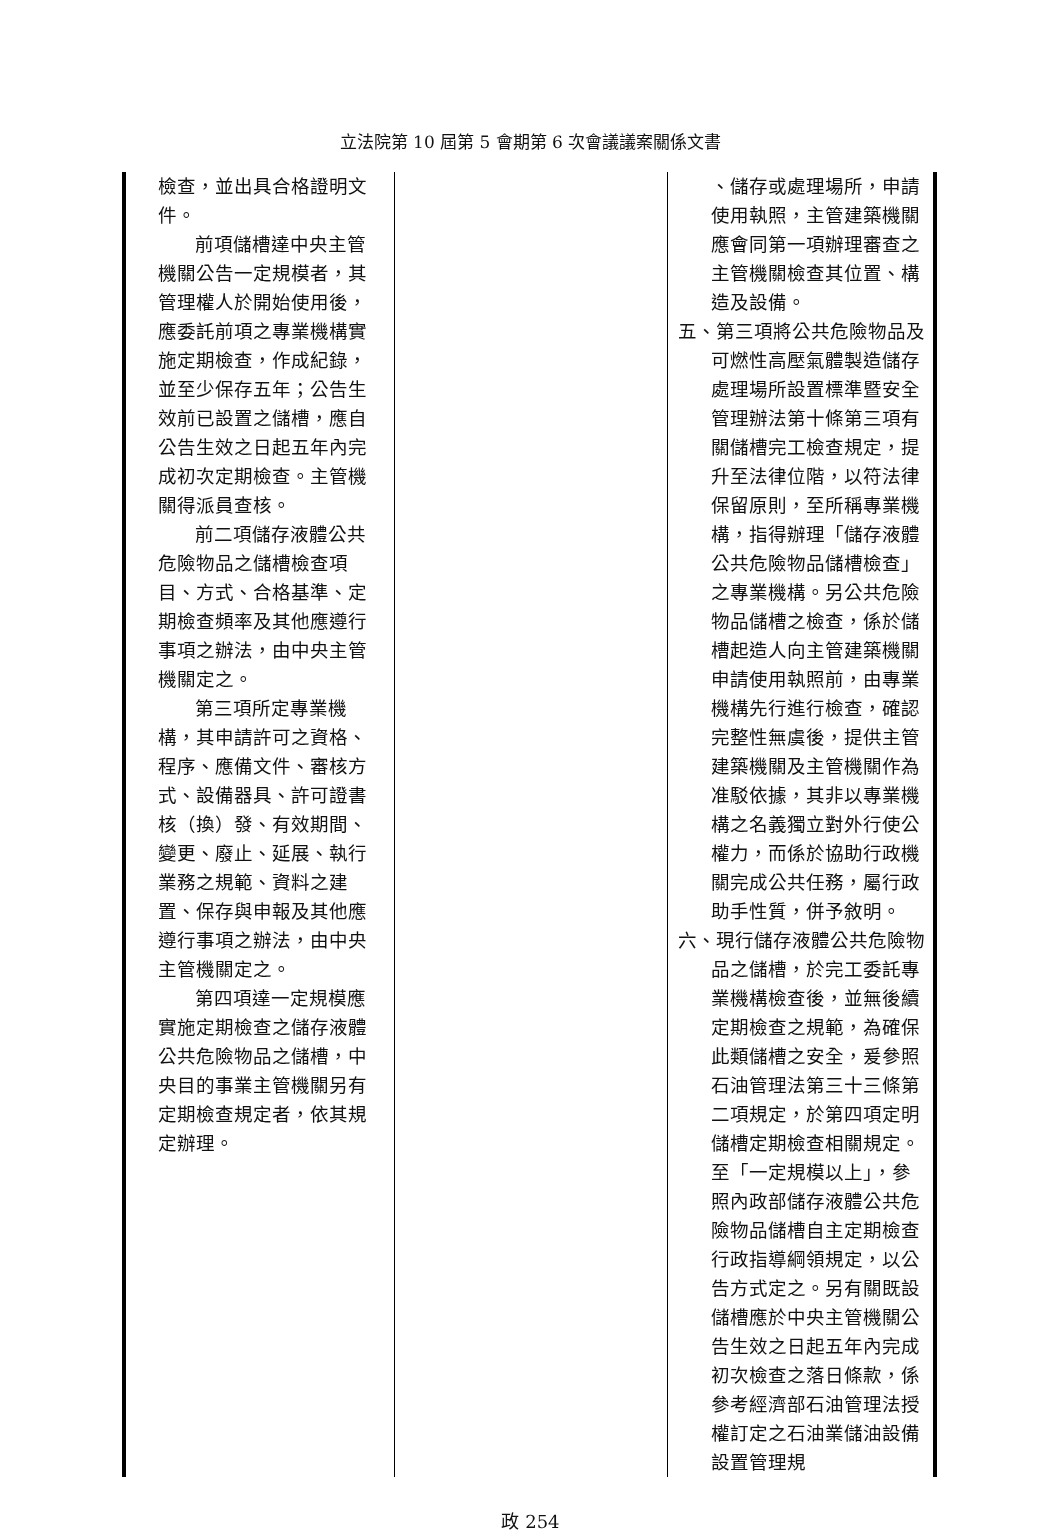立法院第 10 屆第 5 會期第 6 次會議議案關係文書
| 檢查，並出具合格證明文件。 前項儲槽達中央主管機關公告一定規模者，其管理權人於開始使用後，應委託前項之專業機構實施定期檢查，作成紀錄，並至少保存五年；公告生效前已設置之儲槽，應自公告生效之日起五年內完成初次定期檢查。主管機關得派員查核。 前二項儲存液體公共危險物品之儲槽檢查項目、方式、合格基準、定期檢查頻率及其他應遵行事項之辦法，由中央主管機關定之。 第三項所定專業機構，其申請許可之資格、程序、應備文件、審核方式、設備器具、許可證書核（換）發、有效期間、變更、廢止、延展、執行業務之規範、資料之建置、保存與申報及其他應遵行事項之辦法，由中央主管機關定之。 第四項達一定規模應實施定期檢查之儲存液體公共危險物品之儲槽，中央目的事業主管機關另有定期檢查規定者，依其規定辦理。 | | 、儲存或處理場所，申請使用執照，主管建築機關應會同第一項辦理審查之主管機關檢查其位置、構造及設備。 五、第三項將公共危險物品及可燃性高壓氣體製造儲存處理場所設置標準暨安全管理辦法第十條第三項有關儲槽完工檢查規定，提升至法律位階，以符法律保留原則，至所稱專業機構，指得辦理「儲存液體公共危險物品儲槽檢查」之專業機構。另公共危險物品儲槽之檢查，係於儲槽起造人向主管建築機關申請使用執照前，由專業機構先行進行檢查，確認完整性無虞後，提供主管建築機關及主管機關作為准駁依據，其非以專業機構之名義獨立對外行使公權力，而係於協助行政機關完成公共任務，屬行政助手性質，併予敘明。 六、現行儲存液體公共危險物品之儲槽，於完工委託專業機構檢查後，並無後續定期檢查之規範，為確保此類儲槽之安全，爰參照石油管理法第三十三條第二項規定，於第四項定明儲槽定期檢查相關規定。至「一定規模以上」，參照內政部儲存液體公共危險物品儲槽自主定期檢查行政指導綱領規定，以公告方式定之。另有關既設儲槽應於中央主管機關公告生效之日起五年內完成初次檢查之落日條款，係參考經濟部石油管理法授權訂定之石油業儲油設備設置管理規 |
政 254